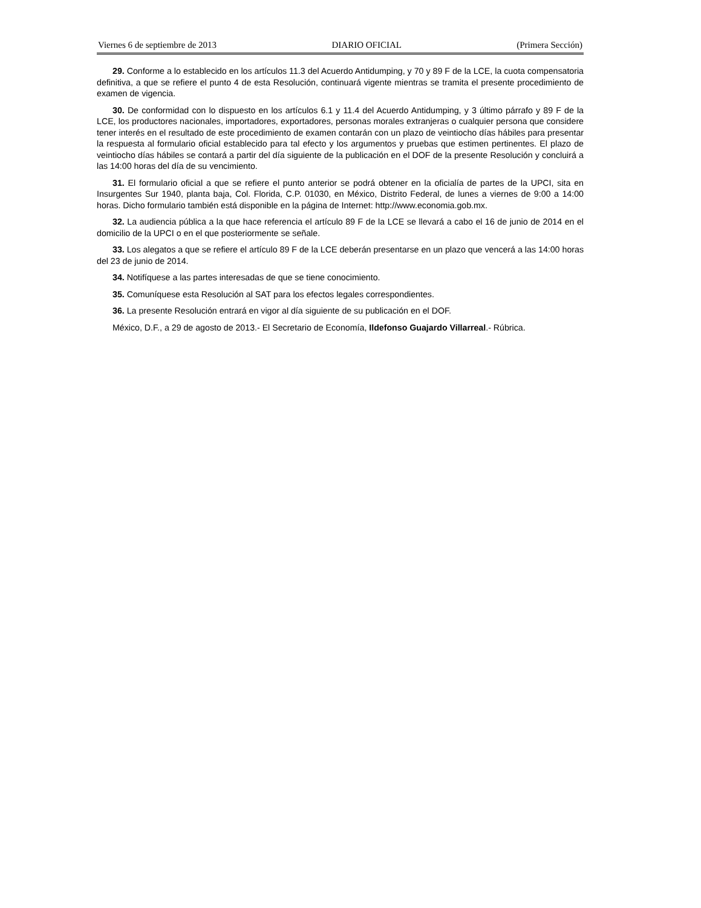Viernes 6 de septiembre de 2013 DIARIO OFICIAL (Primera Sección)
29. Conforme a lo establecido en los artículos 11.3 del Acuerdo Antidumping, y 70 y 89 F de la LCE, la cuota compensatoria definitiva, a que se refiere el punto 4 de esta Resolución, continuará vigente mientras se tramita el presente procedimiento de examen de vigencia.
30. De conformidad con lo dispuesto en los artículos 6.1 y 11.4 del Acuerdo Antidumping, y 3 último párrafo y 89 F de la LCE, los productores nacionales, importadores, exportadores, personas morales extranjeras o cualquier persona que considere tener interés en el resultado de este procedimiento de examen contarán con un plazo de veintiocho días hábiles para presentar la respuesta al formulario oficial establecido para tal efecto y los argumentos y pruebas que estimen pertinentes. El plazo de veintiocho días hábiles se contará a partir del día siguiente de la publicación en el DOF de la presente Resolución y concluirá a las 14:00 horas del día de su vencimiento.
31. El formulario oficial a que se refiere el punto anterior se podrá obtener en la oficialía de partes de la UPCI, sita en Insurgentes Sur 1940, planta baja, Col. Florida, C.P. 01030, en México, Distrito Federal, de lunes a viernes de 9:00 a 14:00 horas. Dicho formulario también está disponible en la página de Internet: http://www.economia.gob.mx.
32. La audiencia pública a la que hace referencia el artículo 89 F de la LCE se llevará a cabo el 16 de junio de 2014 en el domicilio de la UPCI o en el que posteriormente se señale.
33. Los alegatos a que se refiere el artículo 89 F de la LCE deberán presentarse en un plazo que vencerá a las 14:00 horas del 23 de junio de 2014.
34. Notifíquese a las partes interesadas de que se tiene conocimiento.
35. Comuníquese esta Resolución al SAT para los efectos legales correspondientes.
36. La presente Resolución entrará en vigor al día siguiente de su publicación en el DOF.
México, D.F., a 29 de agosto de 2013.- El Secretario de Economía, Ildefonso Guajardo Villarreal.- Rúbrica.